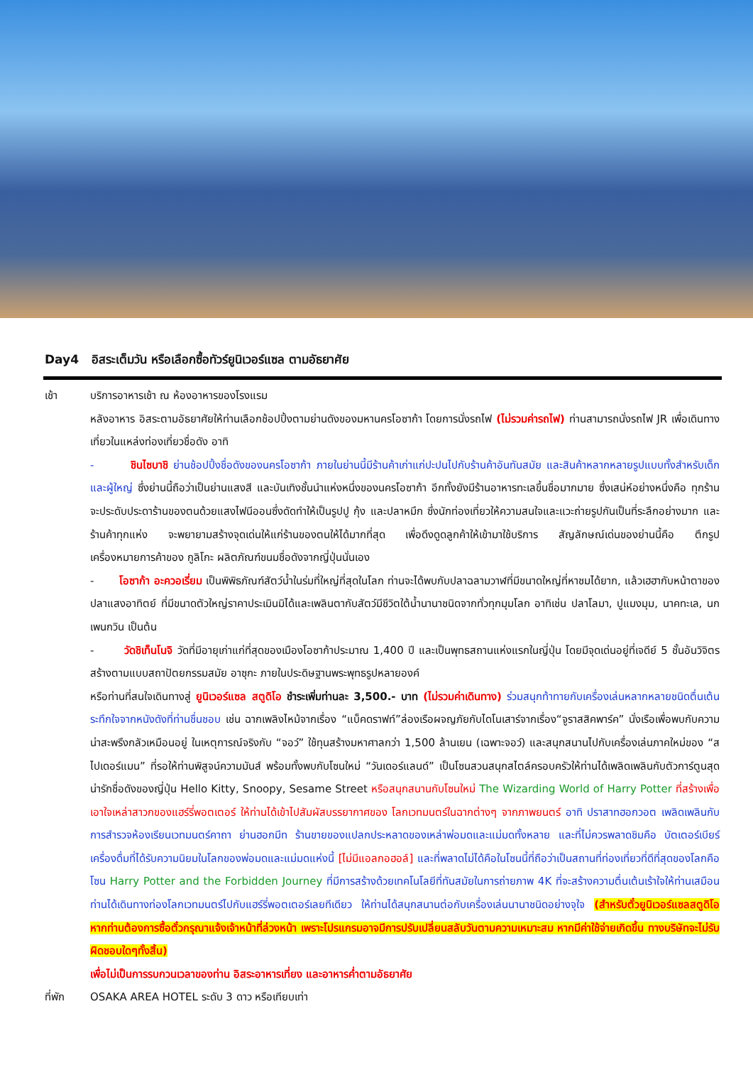Day4 อิสระเต็มวัน หรือเลือกซื้อทัวร์ยูนิเวอร์แซล ตามอัธยาศัย
เช้า บริการอาหารเช้า ณ ห้องอาหารของโรงแรม
หลังอาหาร อิสระตามอัธยาศัยให้ท่านเลือกช้อปปิ้งตามย่านดังของมหานครโอซาก้า โดยการนั่งรถไฟ (ไม่รวมค่ารถไฟ) ท่านสามารถนั่งรถไฟ JR เพื่อเดินทางเที่ยวในแหล่งท่องเที่ยวชื่อดัง อาทิ
- ชินไซบาชิ ย่านช้อปปิ้งชื่อดังของนครโอซาก้า ภายในย่านนี้มีร้านค้าเก่าแก่ปะปนไปกับร้านค้าอันทันสมัย และสินค้าหลากหลายรูปแบบทั้งสำหรับเด็ก และผู้ใหญ่ ซึ่งย่านนี้ถือว่าเป็นย่านแสงสี และบันเทิงชั้นนำแห่งหนึ่งของนครโอซาก้า อีกทั้งยังมีร้านอาหารทะเลขึ้นชื่อมากมาย ซึ่งเสน่ห์อย่างหนึ่งคือ ทุกร้านจะประดับประดาร้านของตนด้วยแสงไฟนีออนซึ่งดัดทำให้เป็นรูปปู กุ้ง และปลาหมึก ซึ่งนักท่องเที่ยวให้ความสนใจและแวะถ่ายรูปกันเป็นที่ระลึกอย่างมาก และร้านค้าทุกแห่ง จะพยายามสร้างจุดเด่นให้แก่ร้านของตนให้ได้มากที่สุด เพื่อดึงดูดลูกค้าให้เข้ามาใช้บริการ สัญลักษณ์เด่นของย่านนี้คือ ตึกรูปเครื่องหมายการค้าของ กูลิโกะ ผลิตภัณฑ์ขนมชื่อดังจากญี่ปุ่นนั่นเอง
- โอซาก้า อะควอเรี่ยม เป็นพิพิธภัณฑ์สัตว์น้ำในร่มที่ใหญ่ที่สุดในโลก ท่านจะได้พบกับปลาฉลามวาฬที่มีขนาดใหญ่ที่หาชมได้ยาก, แล้วเฮฮากับหน้าตาของปลาแสงอาทิตย์ ที่มีขนาดตัวใหญ่ราคาประเมินมิได้และเพลินตากับสัตว์มีชีวิตใต้น้ำนานาชนิดจากทั่วทุกมุมโลก อาทิเช่น ปลาโลมา, ปูแมงมุม, นาคทะเล, นกเพนกวิน เป็นต้น
- วัดชิเท็นโนจิ วัดที่มีอายุเก่าแก่ที่สุดของเมืองโอซาก้าประมาณ 1,400 ปี และเป็นพุทธสถานแห่งแรกในญี่ปุ่น โดยมีจุดเด่นอยู่ที่เจดีย์ 5 ชั้นอันวิจิตร สร้างตามแบบสถาปัตยกรรมสมัย อาซุกะ ภายในประดิษฐานพระพุทธรูปหลายองค์
หรือท่านที่สนใจเดินทางสู่ ยูนิเวอร์แซล สตูดิโอ ชำระเพิ่มท่านละ 3,500.- บาท (ไม่รวมค่าเดินทาง) ร่วมสนุกท้าทายกับเครื่องเล่นหลากหลายชนิดตื่นเต้นระทึกใจจากหนังดังที่ท่านชื่นชอบ เช่น ฉากเพลิงไหม้จากเรื่อง “แบ็คดราฟท์”ล่องเรือผจญภัยกับไดโนเสาร์จากเรื่อง“จูราสสิคพาร์ค” นั่งเรือเพื่อพบกับความน่าสะพรึงกลัวเหมือนอยู่ ในเหตุการณ์จริงกับ “จอว์” ใช้ทุนสร้างมหาศาลกว่า 1,500 ล้านเยน (เฉพาะจอว์) และสนุกสนานไปกับเครื่องเล่นภาคใหม่ของ “สไปเดอร์แมน” ที่รอให้ท่านพิสูจน์ความมันส์ พร้อมทั้งพบกับโซนใหม่ “วันเดอร์แลนด์” เป็นโซนสวนสนุกสไตล์ครอบครัวให้ท่านได้เพลิดเพลินกับตัวการ์ตูนสุดน่ารักชื่อดังของญี่ปุ่น Hello Kitty, Snoopy, Sesame Street หรือสนุกสนานกับโซนใหม่ The Wizarding World of Harry Potter ที่สร้างเพื่อเอาใจเหล่าสาวกของแฮร์รี่พอตเตอร์ ให้ท่านได้เข้าไปสัมผัสบรรยากาศของ โลกเวทมนตร์ในฉากต่างๆ จากภาพยนตร์ อาทิ ปราสาทฮอกวอต เพลิดเพลินกับการสำรวจห้องเรียนเวทมนตร์คาถา ย่านฮอกมีท ร้านขายของแปลกประหลาดของเหล่าพ่อมดและแม่มดทั้งหลาย และที่ไม่ควรพลาดชิมคือ บัตเตอร์เบียร์ เครื่องดื่มที่ได้รับความนิยมในโลกของพ่อมดและแม่มดแห่งนี้ [ไม่มีแอลกอฮอล์] และที่พลาดไม่ได้คือในโซนนี้ที่ถือว่าเป็นสถานที่ท่องเที่ยวที่ดีที่สุดของโลกคือโซน Harry Potter and the Forbidden Journey ที่มีการสร้างด้วยเทคโนโลยีที่ทันสมัยในการถ่ายภาพ 4K ที่จะสร้างความตื่นเต้นเร้าใจให้ท่านเสมือนท่านได้เดินทางท่องโลกเวทมนตร์ไปกับแฮร์รี่พอตเตอร์เลยทีเดียว ให้ท่านได้สนุกสนานต่อกับเครื่องเล่นนานาชนิดอย่างจุใจ (สำหรับตั๋วยูนิเวอร์แซลสตูดิโอ หากท่านต้องการซื้อตั๋วกรุณาแจ้งเจ้าหน้าที่ล่วงหน้า เพราะโปรแกรมอาจมีการปรับเปลี่ยนสลับวันตามความเหมาะสม หากมีค่าใช้จ่ายเกิดขึ้น ทางบริษัทจะไม่รับผิดชอบใดๆทั้งสิ้น)
เพื่อไม่เป็นการรบกวนเวลาของท่าน อิสระอาหารเที่ยง และอาหารค่ำตามอัธยาศัย
ที่พัก OSAKA AREA HOTEL ระดับ 3 ดาว หรือเทียบเท่า